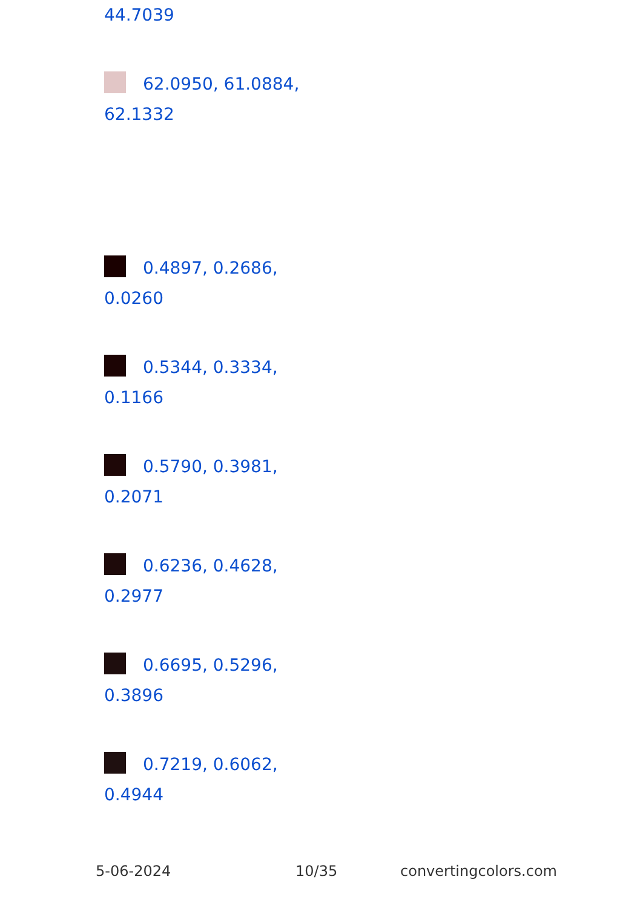44.7039
62.0950, 61.0884, 62.1332
0.4897, 0.2686, 0.0260
0.5344, 0.3334, 0.1166
0.5790, 0.3981, 0.2071
0.6236, 0.4628, 0.2977
0.6695, 0.5296, 0.3896
0.7219, 0.6062, 0.4944
5-06-2024 10/35 convertingcolors.com